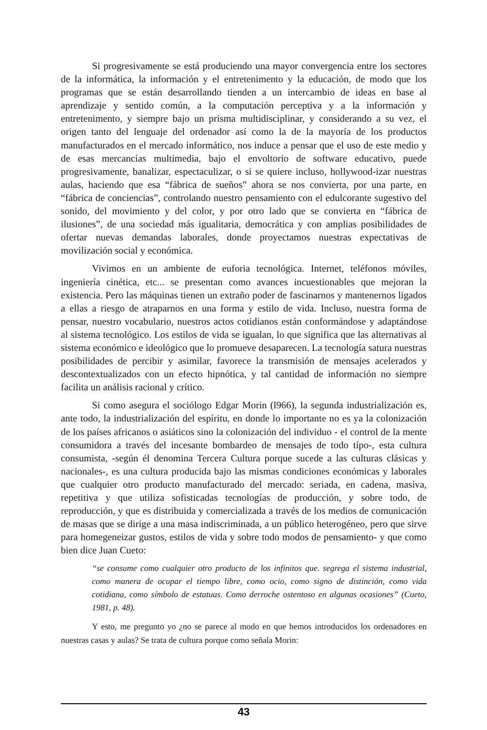Si progresivamente se está produciendo una mayor convergencia entre los sectores de la informática, la información y el entretenimento y la educación, de modo que los programas que se están desarrollando tienden a un intercambio de ideas en base al aprendizaje y sentido común, a la computación perceptiva y a la información y entretenimento, y siempre bajo un prisma multidisciplinar, y considerando a su vez, el origen tanto del lenguaje del ordenador así como la de la mayoría de los productos manufacturados en el mercado informático, nos induce a pensar que el uso de este medio y de esas mercancías multimedia, bajo el envoltorio de software educativo, puede progresivamente, banalizar, espectaculizar, o si se quiere incluso, hollywood-izar nuestras aulas, haciendo que esa “fábrica de sueños” ahora se nos convierta, por una parte, en “fábrica de conciencias”, controlando nuestro pensamiento con el edulcorante sugestivo del sonido, del movimiento y del color, y por otro lado que se convierta en “fábrica de ilusiones”, de una sociedad más igualitaria, democrática y con amplias posibilidades de ofertar nuevas demandas laborales, donde proyectamos nuestras expectativas de movilización social y económica.
Vivimos en un ambiente de euforia tecnológica. Internet, teléfonos móviles, ingeniería cinética, etc... se presentan como avances incuestionables que mejoran la existencia. Pero las máquinas tienen un extraño poder de fascinarnos y mantenernos ligados a ellas a riesgo de atraparnos en una forma y estilo de vida. Incluso, nuestra forma de pensar, nuestro vocabulario, nuestros actos cotidianos están conformándose y adaptándose al sistema tecnológico. Los estilos de vida se igualan, lo que significa que las alternativas al sistema económico e ideológico que lo promueve desaparecen. La tecnología satura nuestras posibilidades de percibir y asimilar, favorece la transmisión de mensajes acelerados y descontextualizados con un efecto hipnótica, y tal cantidad de información no siempre facilita un análisis racional y crítico.
Si como asegura el sociólogo Edgar Morin (l966), la segunda industrialización es, ante todo, la industrialización del espíritu, en donde lo importante no es ya la colonización de los países africanos o asiáticos sino la colonización del individuo - el control de la mente consumidora a través del incesante bombardeo de mensajes de todo típo-, esta cultura consumista, -según él denomina Tercera Cultura porque sucede a las culturas clásicas y nacionales-, es una cultura producida bajo las mismas condiciones económicas y laborales que cualquier otro producto manufacturado del mercado: seriada, en cadena, masiva, repetitiva y que utiliza sofisticadas tecnologías de producción, y sobre todo, de reproducción, y que es distribuida y comercializada a través de los medios de comunicación de masas que se dirige a una masa indiscriminada, a un público heterogéneo, pero que sirve para homegeneizar gustos, estilos de vida y sobre todo modos de pensamiento- y que como bien dice Juan Cueto:
“se consume como cualquier otro producto de los infinitos que. segrega el sistema industrial, como manera de ocupar el tiempo libre, como ocio, como signo de distinción, como vida cotidiana, como símbolo de estatuas. Como derroche ostentoso en algunas ocasiones” (Cueto, 1981, p. 48).
Y esto, me pregunto yo ¿no se parece al modo en que hemos introducidos los ordenadores en nuestras casas y aulas? Se trata de cultura porque como señala Morin:
43